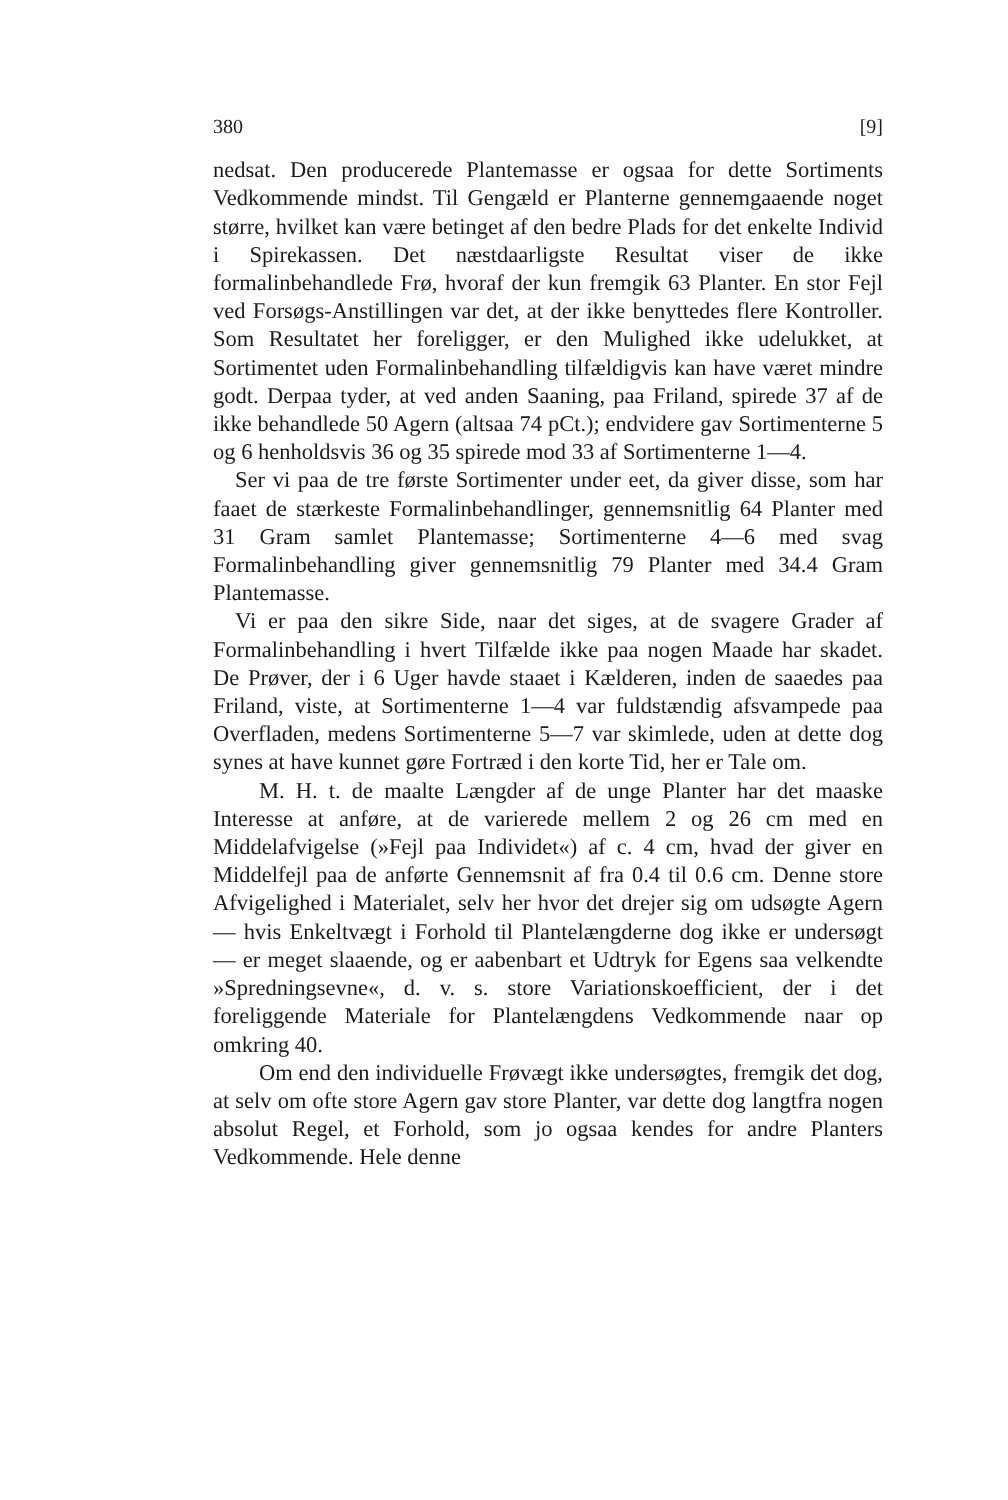380 [9]
nedsat. Den producerede Plantemasse er ogsaa for dette Sortiments Vedkommende mindst. Til Gengæld er Planterne gennemgaaende noget større, hvilket kan være betinget af den bedre Plads for det enkelte Individ i Spirekassen. Det næstdaarligste Resultat viser de ikke formalinbehandlede Frø, hvoraf der kun fremgik 63 Planter. En stor Fejl ved Forsøgs-Anstillingen var det, at der ikke benyttedes flere Kontroller. Som Resultatet her foreligger, er den Mulighed ikke udelukket, at Sortimentet uden Formalinbehandling tilfældigvis kan have været mindre godt. Derpaa tyder, at ved anden Saaning, paa Friland, spirede 37 af de ikke behandlede 50 Agern (altsaa 74 pCt.); endvidere gav Sortimenterne 5 og 6 henholdsvis 36 og 35 spirede mod 33 af Sortimenterne 1—4.
Ser vi paa de tre første Sortimenter under eet, da giver disse, som har faaet de stærkeste Formalinbehandlinger, gennemsnitlig 64 Planter med 31 Gram samlet Plantemasse; Sortimenterne 4—6 med svag Formalinbehandling giver gennemsnitlig 79 Planter med 34.4 Gram Plantemasse.
Vi er paa den sikre Side, naar det siges, at de svagere Grader af Formalinbehandling i hvert Tilfælde ikke paa nogen Maade har skadet. De Prøver, der i 6 Uger havde staaet i Kælderen, inden de saaedes paa Friland, viste, at Sortimenterne 1—4 var fuldstændig afsvampede paa Overfladen, medens Sortimenterne 5—7 var skimlede, uden at dette dog synes at have kunnet gøre Fortræd i den korte Tid, her er Tale om.
M. H. t. de maalte Længder af de unge Planter har det maaske Interesse at anføre, at de varierede mellem 2 og 26 cm med en Middelafvigelse (»Fejl paa Individet«) af c. 4 cm, hvad der giver en Middelfejl paa de anførte Gennemsnit af fra 0.4 til 0.6 cm. Denne store Afvigelighed i Materialet, selv her hvor det drejer sig om udsøgte Agern — hvis Enkeltvægt i Forhold til Plantelængderne dog ikke er undersøgt — er meget slaaende, og er aabenbart et Udtryk for Egens saa velkendte »Spredningsevne«, d. v. s. store Variationskoefficient, der i det foreliggende Materiale for Plantelængdens Vedkommende naar op omkring 40.
Om end den individuelle Frøvægt ikke undersøgtes, fremgik det dog, at selv om ofte store Agern gav store Planter, var dette dog langtfra nogen absolut Regel, et Forhold, som jo ogsaa kendes for andre Planters Vedkommende. Hele denne